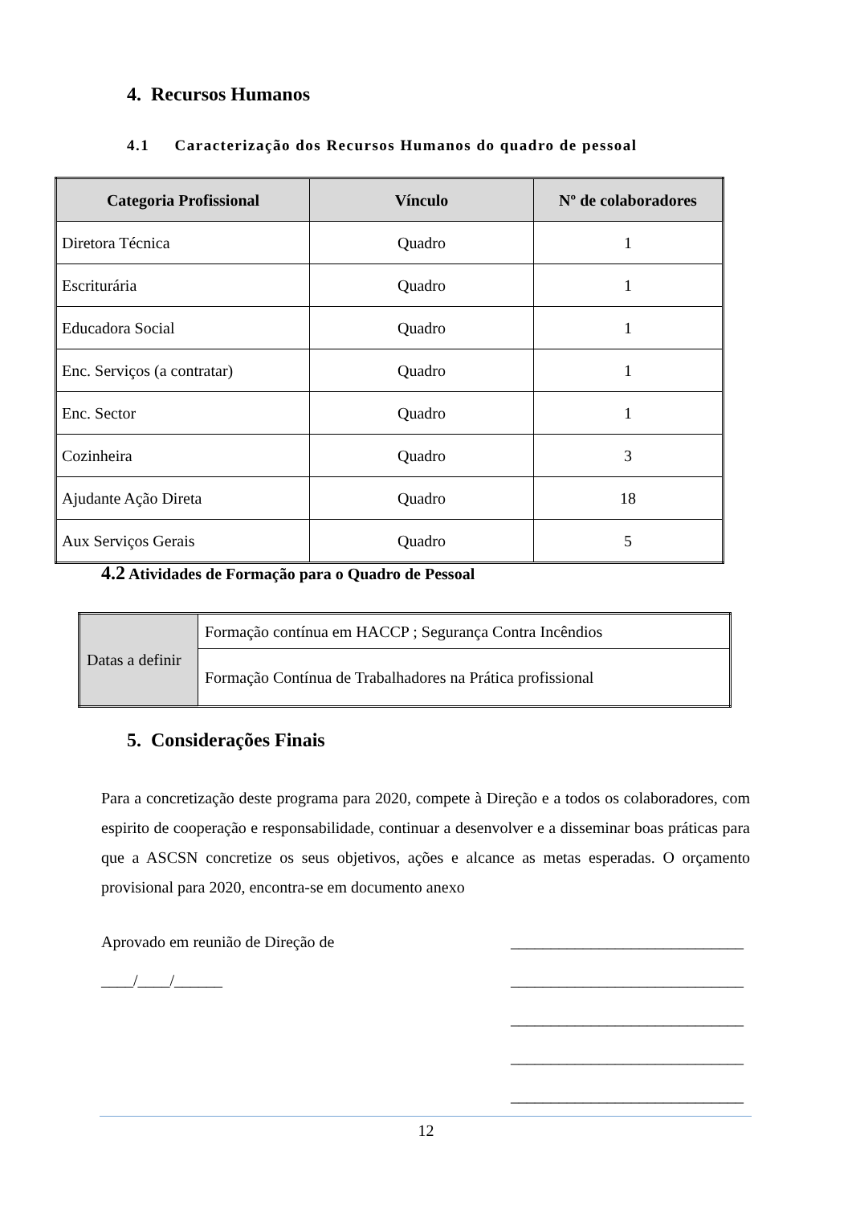4. Recursos Humanos
4.1 Caracterização dos Recursos Humanos do quadro de pessoal
| Categoria Profissional | Vínculo | Nº de colaboradores |
| --- | --- | --- |
| Diretora Técnica | Quadro | 1 |
| Escriturária | Quadro | 1 |
| Educadora Social | Quadro | 1 |
| Enc. Serviços (a contratar) | Quadro | 1 |
| Enc. Sector | Quadro | 1 |
| Cozinheira | Quadro | 3 |
| Ajudante Ação Direta | Quadro | 18 |
| Aux Serviços Gerais | Quadro | 5 |
4.2 Atividades de Formação para o Quadro de Pessoal
| Datas a definir | Formação contínua em HACCP ; Segurança Contra Incêndios |
| | Formação Contínua de Trabalhadores na Prática profissional |
5. Considerações Finais
Para a concretização deste programa para 2020, compete à Direção e a todos os colaboradores, com espirito de cooperação e responsabilidade, continuar a desenvolver e a disseminar boas práticas para que a ASCSN concretize os seus objetivos, ações e alcance as metas esperadas. O orçamento provisional para 2020, encontra-se em documento anexo
Aprovado em reunião de Direção de
____/____/______
_____________________________
_____________________________
_____________________________
_____________________________
_____________________________
12